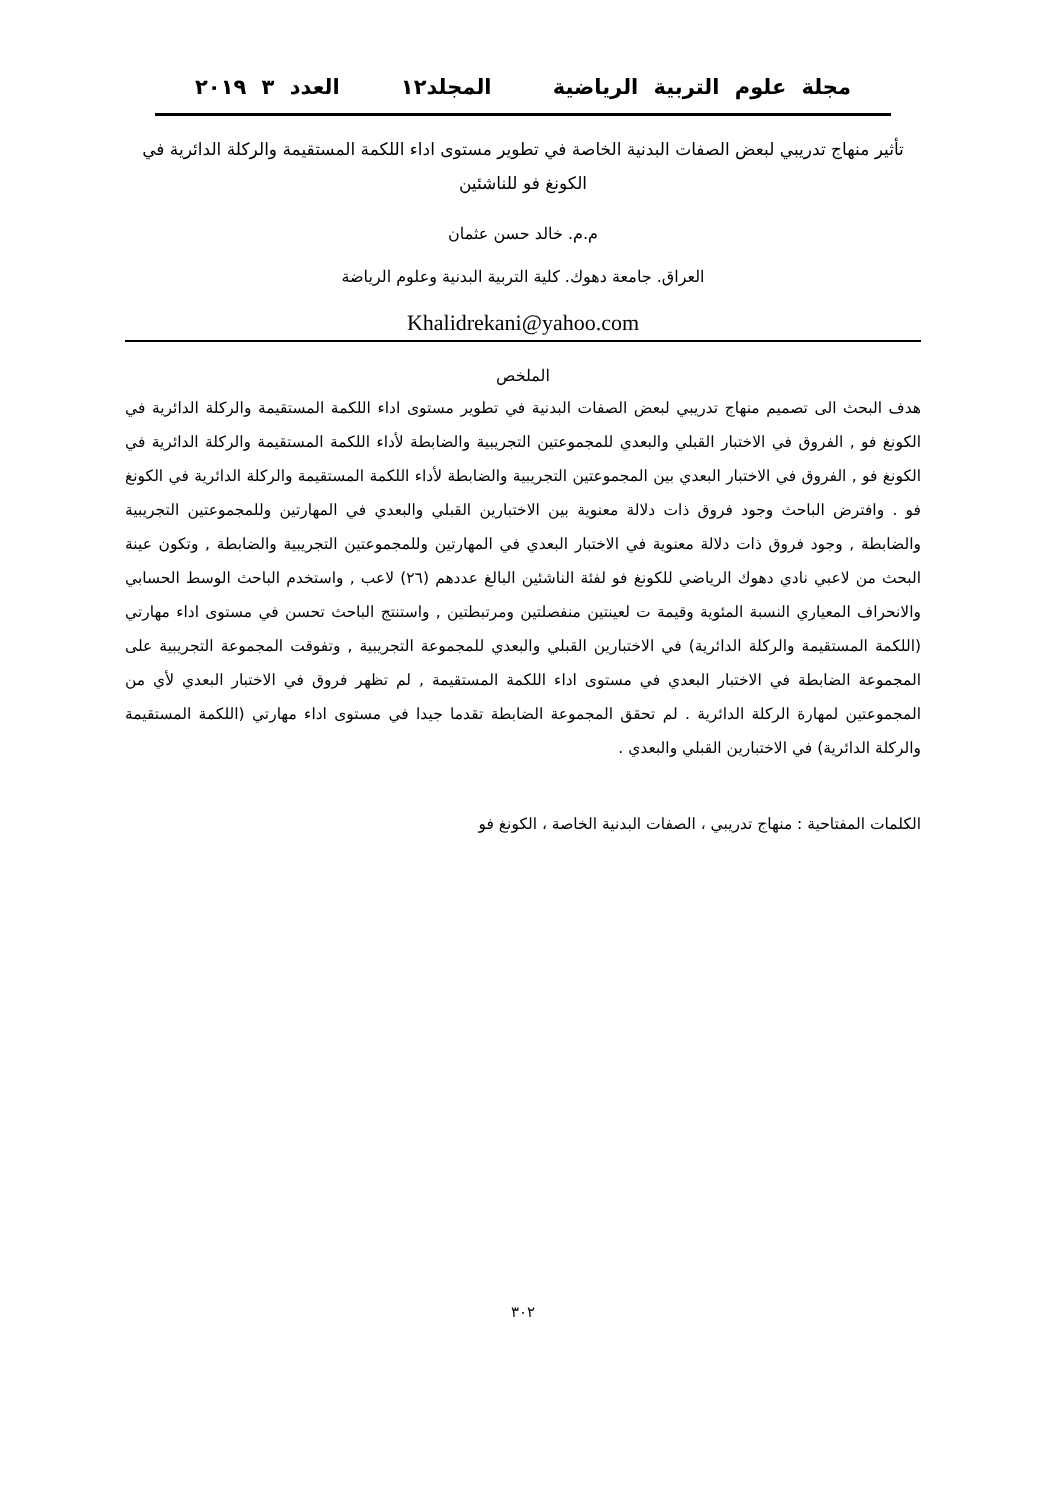مجلة علوم التربية الرياضية المجلد١٢ العدد ٣ ٢٠١٩
تأثير منهاج تدريبي لبعض الصفات البدنية الخاصة في تطوير مستوى اداء اللكمة المستقيمة والركلة الدائرية في الكونغ فو للناشئين
م.م. خالد حسن عثمان
العراق. جامعة دهوك. كلية التربية البدنية وعلوم الرياضة
Khalidrekani@yahoo.com
الملخص
هدف البحث الى تصميم منهاج تدريبي لبعض الصفات البدنية في تطوير مستوى اداء اللكمة المستقيمة والركلة الدائرية في الكونغ فو , الفروق في الاختبار القبلي والبعدي للمجموعتين التجريبية والضابطة لأداء اللكمة المستقيمة والركلة الدائرية في الكونغ فو , الفروق في الاختبار البعدي بين المجموعتين التجريبية والضابطة لأداء اللكمة المستقيمة والركلة الدائرية في الكونغ فو . وافترض الباحث وجود فروق ذات دلالة معنوية بين الاختبارين القبلي والبعدي في المهارتين وللمجموعتين التجريبية والضابطة , وجود فروق ذات دلالة معنوية في الاختبار البعدي في المهارتين وللمجموعتين التجريبية والضابطة , وتكون عينة البحث من لاعبي نادي دهوك الرياضي للكونغ فو لفئة الناشئين البالغ عددهم (٢٦) لاعب , واستخدم الباحث الوسط الحسابي والانحراف المعياري النسبة المئوية وقيمة ت لعينتين منفصلتين ومرتبطتين , واستنتج الباحث تحسن في مستوى اداء مهارتي (اللكمة المستقيمة والركلة الدائرية) في الاختبارين القبلي والبعدي للمجموعة التجريبية , وتفوقت المجموعة التجريبية على المجموعة الضابطة في الاختبار البعدي في مستوى اداء اللكمة المستقيمة , لم تظهر فروق في الاختبار البعدي لأي من المجموعتين لمهارة الركلة الدائرية . لم تحقق المجموعة الضابطة تقدما جيدا في مستوى اداء مهارتي (اللكمة المستقيمة والركلة الدائرية) في الاختبارين القبلي والبعدي .
الكلمات المفتاحية : منهاج تدريبي ، الصفات البدنية الخاصة ، الكونغ فو
٣٠٢